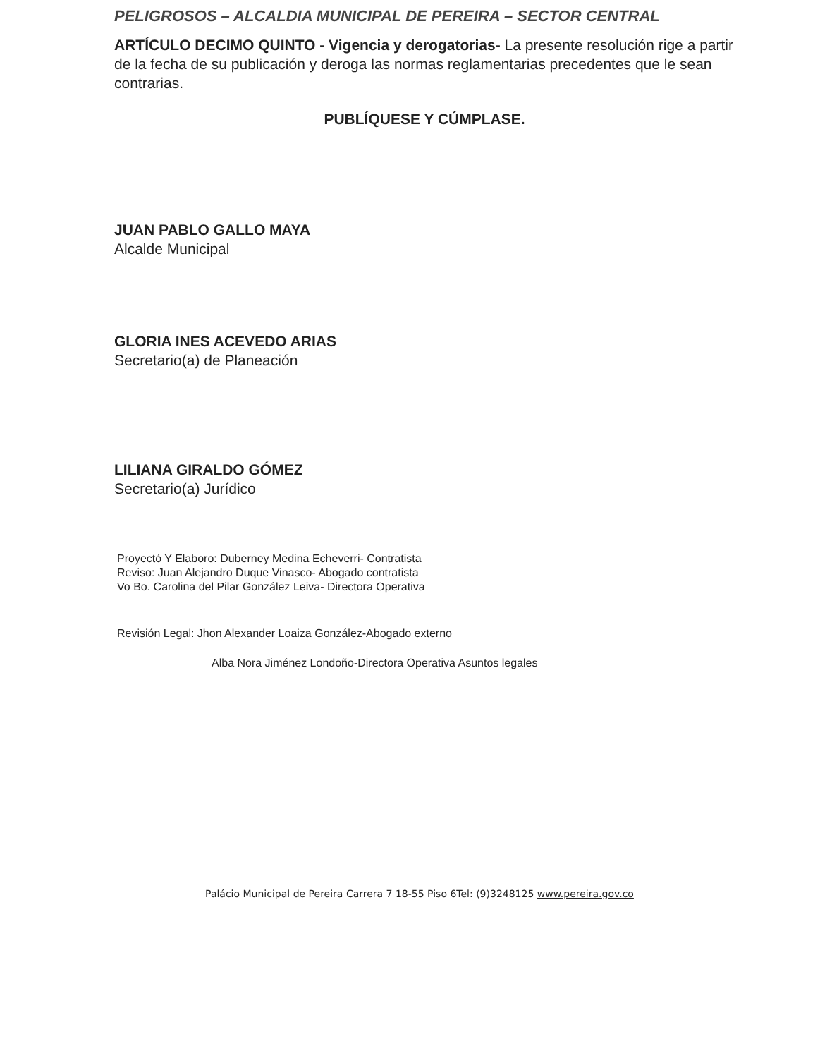PELIGROSOS – ALCALDIA MUNICIPAL DE PEREIRA – SECTOR CENTRAL
ARTÍCULO DECIMO QUINTO - Vigencia y derogatorias- La presente resolución rige a partir de la fecha de su publicación y deroga las normas reglamentarias precedentes que le sean contrarias.
PUBLÍQUESE Y CÚMPLASE.
JUAN PABLO GALLO MAYA
Alcalde Municipal
GLORIA INES ACEVEDO ARIAS
Secretario(a) de Planeación
LILIANA GIRALDO GÓMEZ
Secretario(a) Jurídico
Proyectó Y Elaboro: Duberney Medina Echeverri- Contratista
Reviso: Juan Alejandro Duque Vinasco- Abogado contratista
Vo Bo. Carolina del Pilar González Leiva- Directora Operativa
Revisión Legal: Jhon Alexander Loaiza González-Abogado externo
Alba Nora Jiménez Londoño-Directora Operativa Asuntos legales
Palácio Municipal de Pereira Carrera 7 18-55 Piso 6Tel: (9)3248125 www.pereira.gov.co